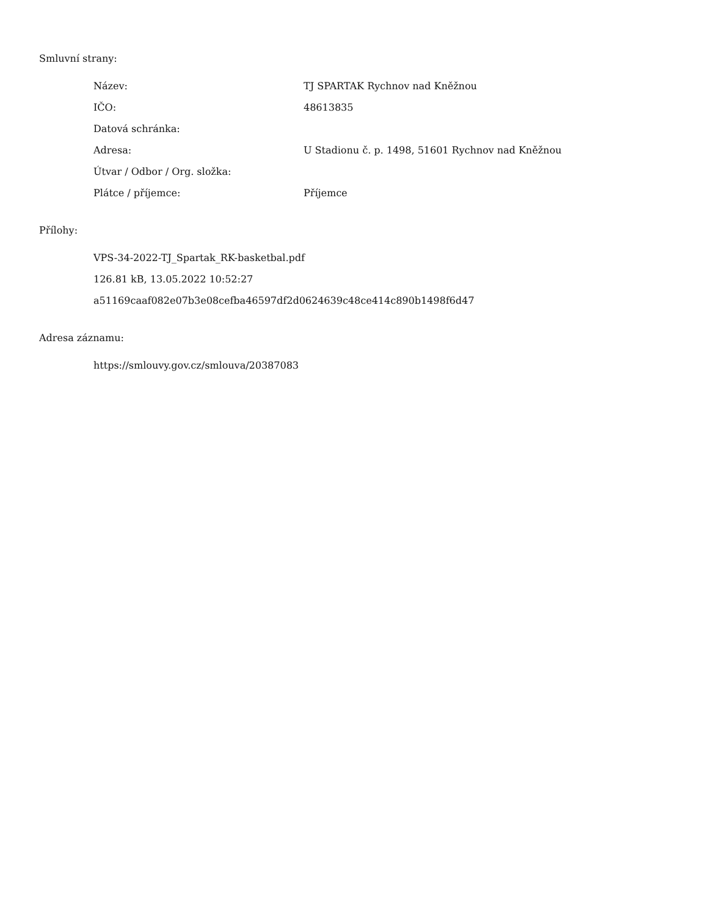Smluvní strany:
| Název: | TJ SPARTAK Rychnov nad Kněžnou |
| IČO: | 48613835 |
| Datová schránka: | |
| Adresa: | U Stadionu č. p. 1498, 51601 Rychnov nad Kněžnou |
| Útvar / Odbor / Org. složka: | |
| Plátce / příjemce: | Příjemce |
Přílohy:
VPS-34-2022-TJ_Spartak_RK-basketbal.pdf
126.81 kB, 13.05.2022 10:52:27
a51169caaf082e07b3e08cefba46597df2d0624639c48ce414c890b1498f6d47
Adresa záznamu:
https://smlouvy.gov.cz/smlouva/20387083